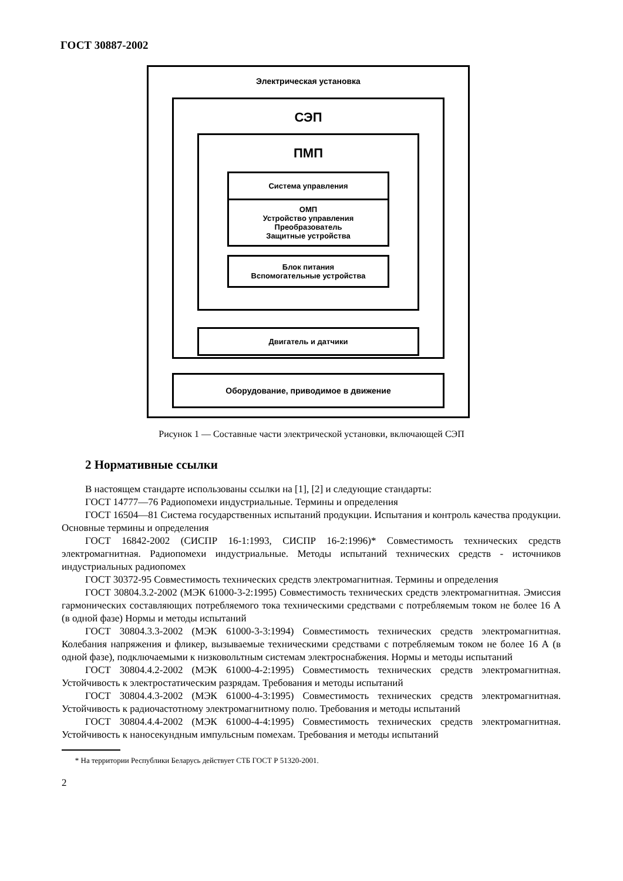ГОСТ 30887-2002
Электрическая установка
СЭП
ПМП
Система управления
ОМП
Устройство управления
Преобразователь
Защитные устройства
Блок питания
Вспомогательные устройства
Двигатель и датчики
Оборудование, приводимое в движение
Рисунок 1 — Составные части электрической установки, включающей СЭП
2 Нормативные ссылки
В настоящем стандарте использованы ссылки на [1], [2] и следующие стандарты:
ГОСТ 14777—76 Радиопомехи индустриальные. Термины и определения
ГОСТ 16504—81 Система государственных испытаний продукции. Испытания и контроль качества продукции. Основные термины и определения
ГОСТ 16842-2002 (СИСПР 16-1:1993, СИСПР 16-2:1996)* Совместимость технических средств электромагнитная. Радиопомехи индустриальные. Методы испытаний технических средств - источников индустриальных радиопомех
ГОСТ 30372-95 Совместимость технических средств электромагнитная. Термины и определения
ГОСТ 30804.3.2-2002 (МЭК 61000-3-2:1995) Совместимость технических средств электромагнитная. Эмиссия гармонических составляющих потребляемого тока техническими средствами с потребляемым током не более 16 А (в одной фазе) Нормы и методы испытаний
ГОСТ 30804.3.3-2002 (МЭК 61000-3-3:1994) Совместимость технических средств электромагнитная. Колебания напряжения и фликер, вызываемые техническими средствами с потребляемым током не более 16 А (в одной фазе), подключаемыми к низковольтным системам электроснабжения. Нормы и методы испытаний
ГОСТ 30804.4.2-2002 (МЭК 61000-4-2:1995) Совместимость технических средств электромагнитная. Устойчивость к электростатическим разрядам. Требования и методы испытаний
ГОСТ 30804.4.3-2002 (МЭК 61000-4-3:1995) Совместимость технических средств электромагнитная. Устойчивость к радиочастотному электромагнитному полю. Требования и методы испытаний
ГОСТ 30804.4.4-2002 (МЭК 61000-4-4:1995) Совместимость технических средств электромагнитная. Устойчивость к наносекундным импульсным помехам. Требования и методы испытаний
* На территории Республики Беларусь действует СТБ ГОСТ Р 51320-2001.
2